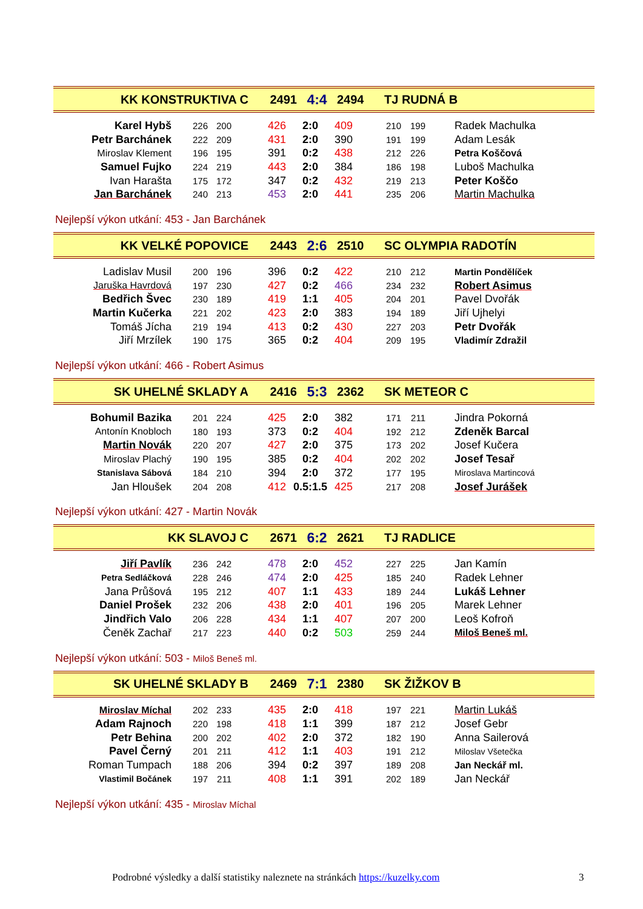KK KONSTRUKTIVA C 2491 4:4 2494 TJ RUDNÁ B
| Karel Hybš | 226 | 200 | 426 | 2:0 | 409 | 210 | 199 | Radek Machulka |
| Petr Barchánek | 222 | 209 | 431 | 2:0 | 390 | 191 | 199 | Adam Lesák |
| Miroslav Klement | 196 | 195 | 391 | 0:2 | 438 | 212 | 226 | Petra Koščová |
| Samuel Fujko | 224 | 219 | 443 | 2:0 | 384 | 186 | 198 | Luboš Machulka |
| Ivan Harašta | 175 | 172 | 347 | 0:2 | 432 | 219 | 213 | Peter Koščo |
| Jan Barchánek | 240 | 213 | 453 | 2:0 | 441 | 235 | 206 | Martin Machulka |
Nejlepší výkon utkání: 453 - Jan Barchánek
KK VELKÉ POPOVICE 2443 2:6 2510 SC OLYMPIA RADOTÍN
| Ladislav Musil | 200 | 196 | 396 | 0:2 | 422 | 210 | 212 | Martin Pondělíček |
| Jaruška Havrdová | 197 | 230 | 427 | 0:2 | 466 | 234 | 232 | Robert Asimus |
| Bedřich Švec | 230 | 189 | 419 | 1:1 | 405 | 204 | 201 | Pavel Dvořák |
| Martin Kučerka | 221 | 202 | 423 | 2:0 | 383 | 194 | 189 | Jiří Ujhelyi |
| Tomáš Jícha | 219 | 194 | 413 | 0:2 | 430 | 227 | 203 | Petr Dvořák |
| Jiří Mrzílek | 190 | 175 | 365 | 0:2 | 404 | 209 | 195 | Vladimír Zdražil |
Nejlepší výkon utkání: 466 - Robert Asimus
SK UHELNÉ SKLADY A 2416 5:3 2362 SK METEOR C
| Bohumil Bazika | 201 | 224 | 425 | 2:0 | 382 | 171 | 211 | Jindra Pokorná |
| Antonín Knobloch | 180 | 193 | 373 | 0:2 | 404 | 192 | 212 | Zdeněk Barcal |
| Martin Novák | 220 | 207 | 427 | 2:0 | 375 | 173 | 202 | Josef Kučera |
| Miroslav Plachý | 190 | 195 | 385 | 0:2 | 404 | 202 | 202 | Josef Tesař |
| Stanislava Sábová | 184 | 210 | 394 | 2:0 | 372 | 177 | 195 | Miroslava Martincová |
| Jan Hloušek | 204 | 208 | 412 | 0.5:1.5 | 425 | 217 | 208 | Josef Jurášek |
Nejlepší výkon utkání: 427 - Martin Novák
KK SLAVOJ C 2671 6:2 2621 TJ RADLICE
| Jiří Pavlík | 236 | 242 | 478 | 2:0 | 452 | 227 | 225 | Jan Kamín |
| Petra Sedláčková | 228 | 246 | 474 | 2:0 | 425 | 185 | 240 | Radek Lehner |
| Jana Průšová | 195 | 212 | 407 | 1:1 | 433 | 189 | 244 | Lukáš Lehner |
| Daniel Prošek | 232 | 206 | 438 | 2:0 | 401 | 196 | 205 | Marek Lehner |
| Jindřich Valo | 206 | 228 | 434 | 1:1 | 407 | 207 | 200 | Leoš Kofroň |
| Čeněk Zachař | 217 | 223 | 440 | 0:2 | 503 | 259 | 244 | Miloš Beneš ml. |
Nejlepší výkon utkání: 503 - Miloš Beneš ml.
SK UHELNÉ SKLADY B 2469 7:1 2380 SK ŽIŽKOV B
| Miroslav Míchal | 202 | 233 | 435 | 2:0 | 418 | 197 | 221 | Martin Lukáš |
| Adam Rajnoch | 220 | 198 | 418 | 1:1 | 399 | 187 | 212 | Josef Gebr |
| Petr Behina | 200 | 202 | 402 | 2:0 | 372 | 182 | 190 | Anna Sailerová |
| Pavel Černý | 201 | 211 | 412 | 1:1 | 403 | 191 | 212 | Miloslav Všetečka |
| Roman Tumpach | 188 | 206 | 394 | 0:2 | 397 | 189 | 208 | Jan Neckář ml. |
| Vlastimil Bočánek | 197 | 211 | 408 | 1:1 | 391 | 202 | 189 | Jan Neckář |
Nejlepší výkon utkání: 435 - Miroslav Míchal
Podrobné výsledky a další statistiky naleznete na stránkách https://kuzelky.com
3